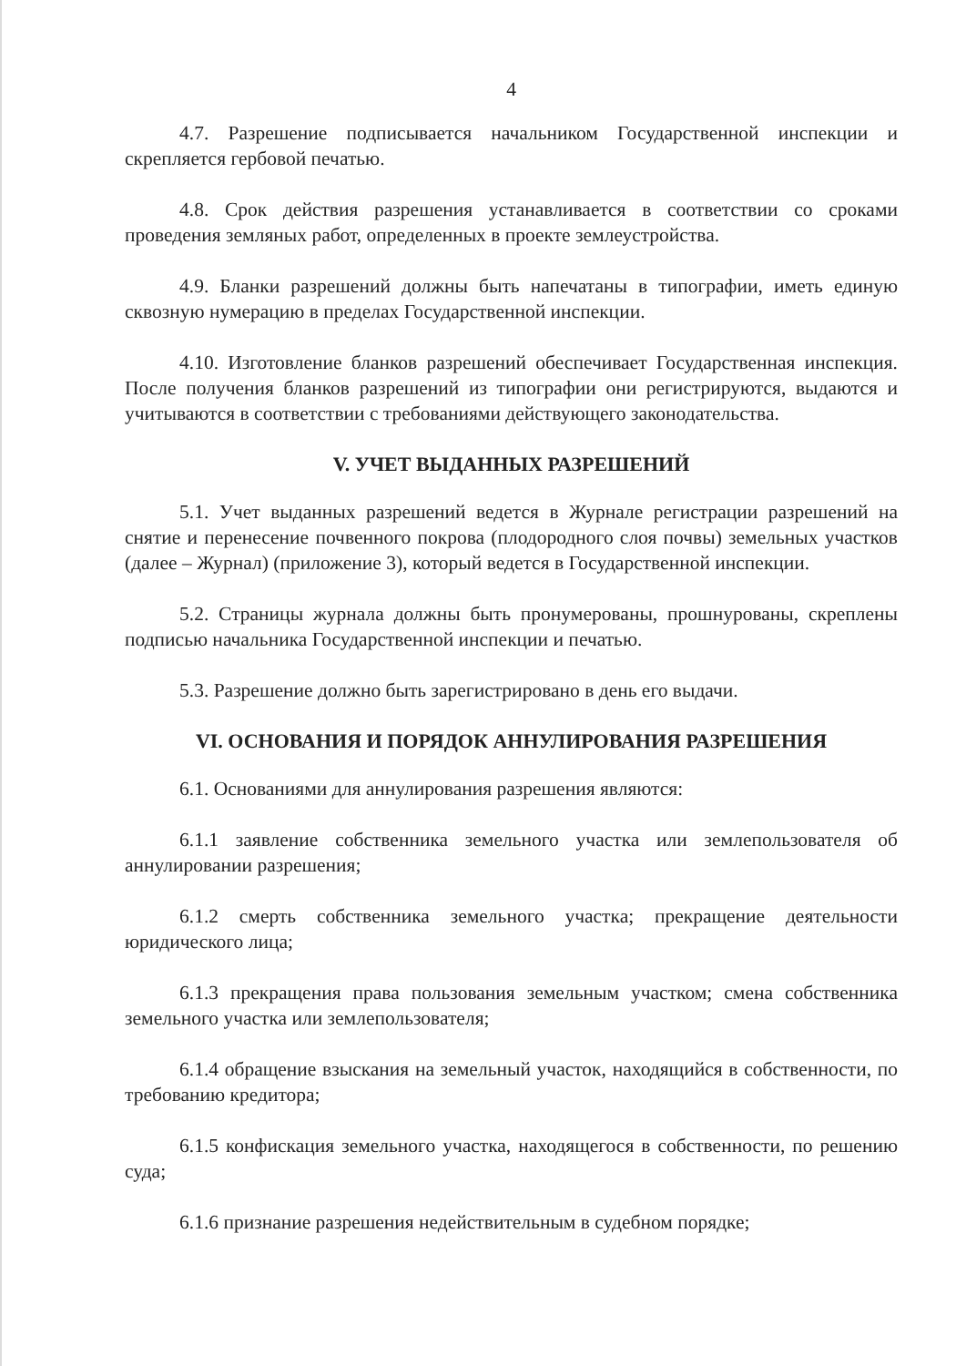4
4.7. Разрешение подписывается начальником Государственной инспекции и скрепляется гербовой печатью.
4.8. Срок действия разрешения устанавливается в соответствии со сроками проведения земляных работ, определенных в проекте землеустройства.
4.9. Бланки разрешений должны быть напечатаны в типографии, иметь единую сквозную нумерацию в пределах Государственной инспекции.
4.10. Изготовление бланков разрешений обеспечивает Государственная инспекция. После получения бланков разрешений из типографии они регистрируются, выдаются и учитываются в соответствии с требованиями действующего законодательства.
V. УЧЕТ ВЫДАННЫХ РАЗРЕШЕНИЙ
5.1. Учет выданных разрешений ведется в Журнале регистрации разрешений на снятие и перенесение почвенного покрова (плодородного слоя почвы) земельных участков (далее – Журнал) (приложение 3), который ведется в Государственной инспекции.
5.2. Страницы журнала должны быть пронумерованы, прошнурованы, скреплены подписью начальника Государственной инспекции и печатью.
5.3. Разрешение должно быть зарегистрировано в день его выдачи.
VI. ОСНОВАНИЯ И ПОРЯДОК АННУЛИРОВАНИЯ РАЗРЕШЕНИЯ
6.1. Основаниями для аннулирования разрешения являются:
6.1.1 заявление собственника земельного участка или землепользователя об аннулировании разрешения;
6.1.2 смерть собственника земельного участка; прекращение деятельности юридического лица;
6.1.3 прекращения права пользования земельным участком; смена собственника земельного участка или землепользователя;
6.1.4 обращение взыскания на земельный участок, находящийся в собственности, по требованию кредитора;
6.1.5 конфискация земельного участка, находящегося в собственности, по решению суда;
6.1.6 признание разрешения недействительным в судебном порядке;